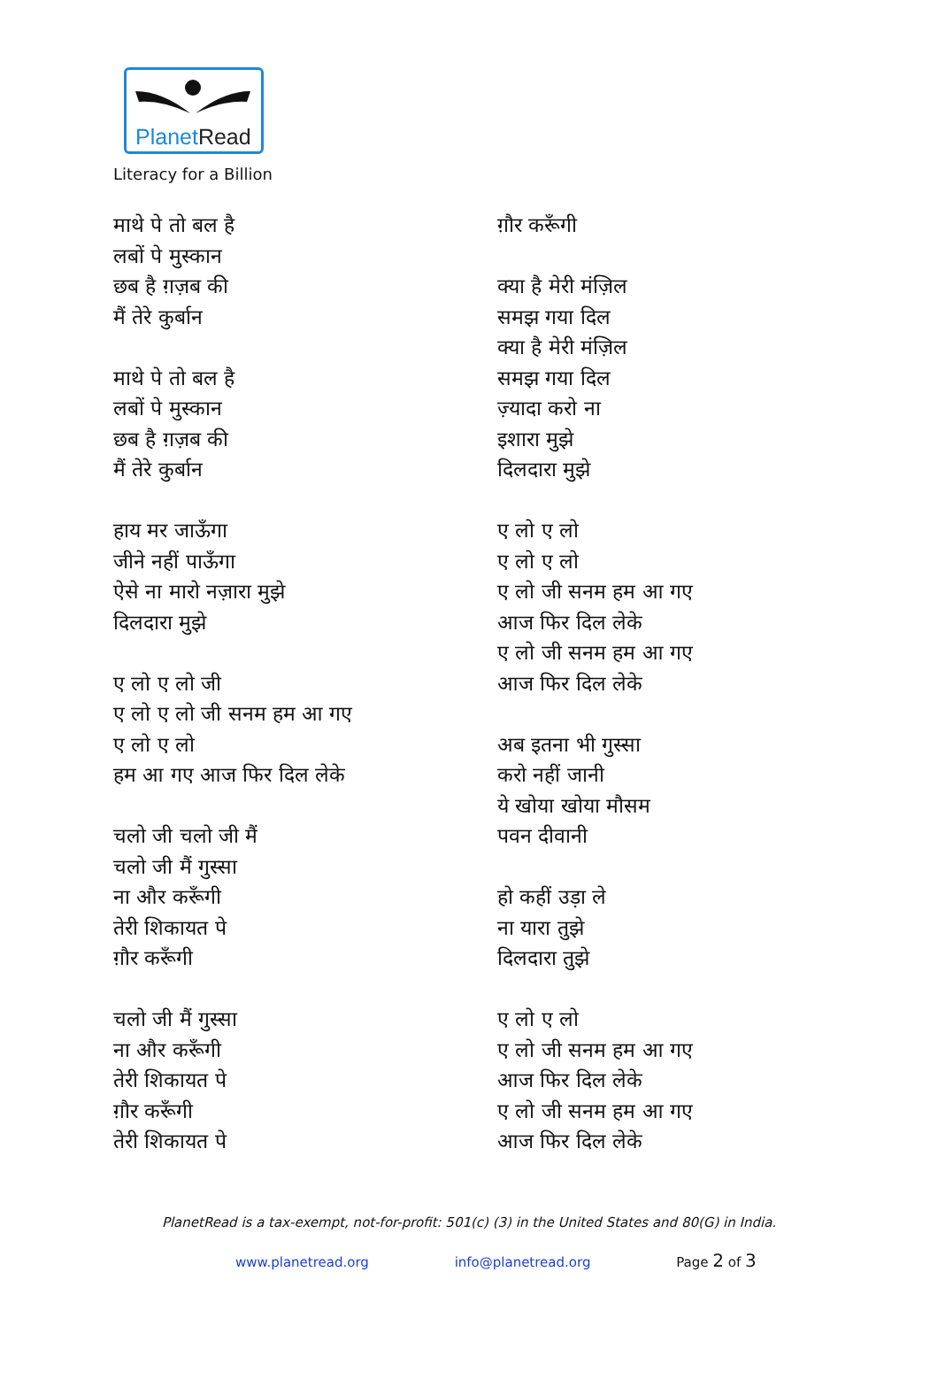PlanetRead
Literacy for a Billion
माथे पे तो बल है
लबों पे मुस्कान
छब है ग़ज़ब की
मैं तेरे कुर्बान
माथे पे तो बल है
लबों पे मुस्कान
छब है ग़ज़ब की
मैं तेरे कुर्बान
हाय मर जाऊँगा
जीने नहीं पाऊँगा
ऐसे ना मारो नज़ारा मुझे
दिलदारा मुझे
ए लो ए लो जी
ए लो ए लो जी सनम हम आ गए
ए लो ए लो
हम आ गए आज फिर दिल लेके
चलो जी चलो जी मैं
चलो जी मैं गुस्सा
ना और करूँगी
तेरी शिकायत पे
ग़ौर करूँगी
चलो जी मैं गुस्सा
ना और करूँगी
तेरी शिकायत पे
ग़ौर करूँगी
तेरी शिकायत पे
ग़ौर करूँगी
क्या है मेरी मंज़िल
समझ गया दिल
क्या है मेरी मंज़िल
समझ गया दिल
ज़्यादा करो ना
इशारा मुझे
दिलदारा मुझे
ए लो ए लो
ए लो ए लो
ए लो जी सनम हम आ गए
आज फिर दिल लेके
ए लो जी सनम हम आ गए
आज फिर दिल लेके
अब इतना भी गुस्सा
करो नहीं जानी
ये खोया खोया मौसम
पवन दीवानी
हो कहीं उड़ा ले
ना यारा तुझे
दिलदारा तुझे
ए लो ए लो
ए लो जी सनम हम आ गए
आज फिर दिल लेके
ए लो जी सनम हम आ गए
आज फिर दिल लेके
PlanetRead is a tax-exempt, not-for-profit: 501(c) (3) in the United States and 80(G) in India.
www.planetread.org info@planetread.org Page 2 of 3